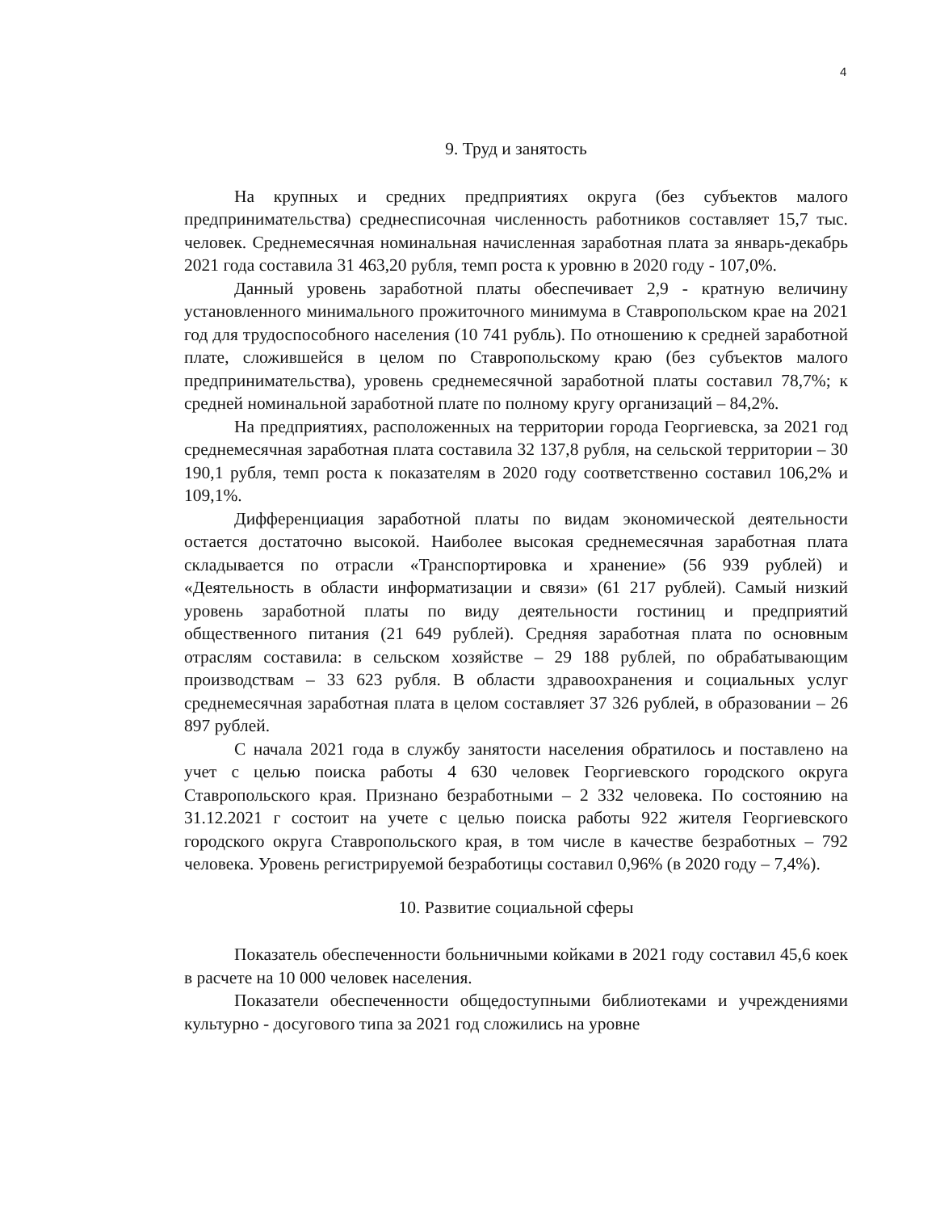4
9. Труд и занятость
На крупных и средних предприятиях округа (без субъектов малого предпринимательства) среднесписочная численность работников составляет 15,7 тыс. человек. Среднемесячная номинальная начисленная заработная плата за январь-декабрь 2021 года составила 31 463,20 рубля, темп роста к уровню в 2020 году - 107,0%.
Данный уровень заработной платы обеспечивает 2,9 - кратную величину установленного минимального прожиточного минимума в Ставропольском крае на 2021 год для трудоспособного населения (10 741 рубль). По отношению к средней заработной плате, сложившейся в целом по Ставропольскому краю (без субъектов малого предпринимательства), уровень среднемесячной заработной платы составил 78,7%; к средней номинальной заработной плате по полному кругу организаций – 84,2%.
На предприятиях, расположенных на территории города Георгиевска, за 2021 год среднемесячная заработная плата составила 32 137,8 рубля, на сельской территории – 30 190,1 рубля, темп роста к показателям в 2020 году соответственно составил 106,2% и 109,1%.
Дифференциация заработной платы по видам экономической деятельности остается достаточно высокой. Наиболее высокая среднемесячная заработная плата складывается по отрасли «Транспортировка и хранение» (56 939 рублей) и «Деятельность в области информатизации и связи» (61 217 рублей). Самый низкий уровень заработной платы по виду деятельности гостиниц и предприятий общественного питания (21 649 рублей). Средняя заработная плата по основным отраслям составила: в сельском хозяйстве – 29 188 рублей, по обрабатывающим производствам – 33 623 рубля. В области здравоохранения и социальных услуг среднемесячная заработная плата в целом составляет 37 326 рублей, в образовании – 26 897 рублей.
С начала 2021 года в службу занятости населения обратилось и поставлено на учет с целью поиска работы 4 630 человек Георгиевского городского округа Ставропольского края. Признано безработными – 2 332 человека. По состоянию на 31.12.2021 г состоит на учете с целью поиска работы 922 жителя Георгиевского городского округа Ставропольского края, в том числе в качестве безработных – 792 человека. Уровень регистрируемой безработицы составил 0,96% (в 2020 году – 7,4%).
10. Развитие социальной сферы
Показатель обеспеченности больничными койками в 2021 году составил 45,6 коек в расчете на 10 000 человек населения.
Показатели обеспеченности общедоступными библиотеками и учреждениями культурно - досугового типа за 2021 год сложились на уровне